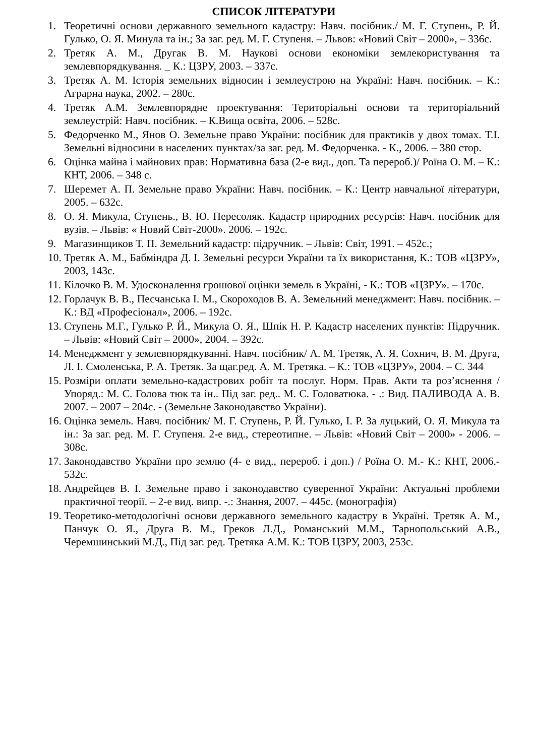СПИСОК ЛІТЕРАТУРИ
1. Теоретичні основи державного земельного кадастру: Навч. посібник./ М. Г. Ступень, Р. Й. Гулько, О. Я. Минула та ін.; За заг. ред. М. Г. Ступеня. – Львов: «Новий Світ – 2000», – 336с.
2. Третяк А. М., Другак В. М. Наукові основи економіки землекористування та землевпорядкування. _ К.: ЦЗРУ, 2003. – 337с.
3. Третяк А. М. Історія земельних відносин і землеустрою на Україні: Навч. посібник. – К.: Аграрна наука, 2002. – 280с.
4. Третяк А.М. Землевпорядне проектування: Територіальні основи та територіальний землеустрій: Навч. посібник. – К.Вища освіта, 2006. – 528с.
5. Федорченко М., Янов О. Земельне право України: посібник для практиків у двох томах. Т.І. Земельні відносини в населених пунктах/за заг. ред. М. Федорченка. - К., 2006. – 380 стор.
6. Оцінка майна і майнових прав: Нормативна база (2-е вид., доп. Та перероб.)/ Роїна О. М. – К.: КНТ, 2006. – 348 с.
7. Шеремет А. П. Земельне право України: Навч. посібник. – К.: Центр навчальної літератури, 2005. – 632с.
8. О. Я. Микула, Ступень., В. Ю. Пересоляк. Кадастр природних ресурсів: Навч. посібник для вузів. – Львів: « Новий Світ-2000». 2006. – 192с.
9. Магазинщиков Т. П. Земельний кадастр: підручник. – Львів: Світ, 1991. – 452с.;
10. Третяк А. М., Бабміндра Д. І. Земельні ресурси України та їх використання, К.: ТОВ «ЦЗРУ», 2003, 143с.
11. Кілочко В. М. Удосконалення грошової оцінки земель в Україні, - К.: ТОВ «ЦЗРУ». – 170с.
12. Горлачук В. В., Песчанська І. М., Скороходов В. А. Земельний менеджмент: Навч. посібник. – К.: ВД «Професіонал», 2006. – 192с.
13. Ступень М.Г., Гулько Р. Й., Микула О. Я., Шпік Н. Р. Кадастр населених пунктів: Підручник. – Львів: «Новий Світ – 2000», 2004. – 392с.
14. Менеджмент у землевпорядкуванні. Навч. посібник/ А. М. Третяк, А. Я. Сохнич, В. М. Друга, Л. І. Смоленська, Р. А. Третяк. За щаг.ред. А. М. Третяка. – К.: ТОВ «ЦЗРУ», 2004. – С. 344
15. Розміри оплати земельно-кадастрових робіт та послуг. Норм. Прав. Акти та роз’яснення / Упоряд.: М. С. Голова тюк та ін.. Під заг. ред.. М. С. Головатюка. - .: Вид. ПАЛИВОДА А. В. 2007. – 2007 – 204с. - (Земельне Законодавство України).
16. Оцінка земель. Навч. посібник/ М. Г. Ступень, Р. Й. Гулько, І. Р. За луцький, О. Я. Микула та ін.: За заг. ред. М. Г. Ступеня. 2-е вид., стереотипне. – Львів: «Новий Світ – 2000» - 2006. – 308с.
17. Законодавство України про землю (4- е вид., перероб. і доп.) / Роїна О. М.- К.: КНТ, 2006.- 532с.
18. Андрейцев В. І. Земельне право і законодавство суверенної України: Актуальні проблеми практичної теорії. – 2-е вид. випр. -.: Знання, 2007. – 445с. (монографія)
19. Теоретико-методологічні основи державного земельного кадастру в Україні. Третяк А. М., Панчук О. Я., Друга В. М., Греков Л.Д., Романський М.М., Тарнопольський А.В., Черемшинський М.Д., Під заг. ред. Третяка А.М. К.: ТОВ ЦЗРУ, 2003, 253с.